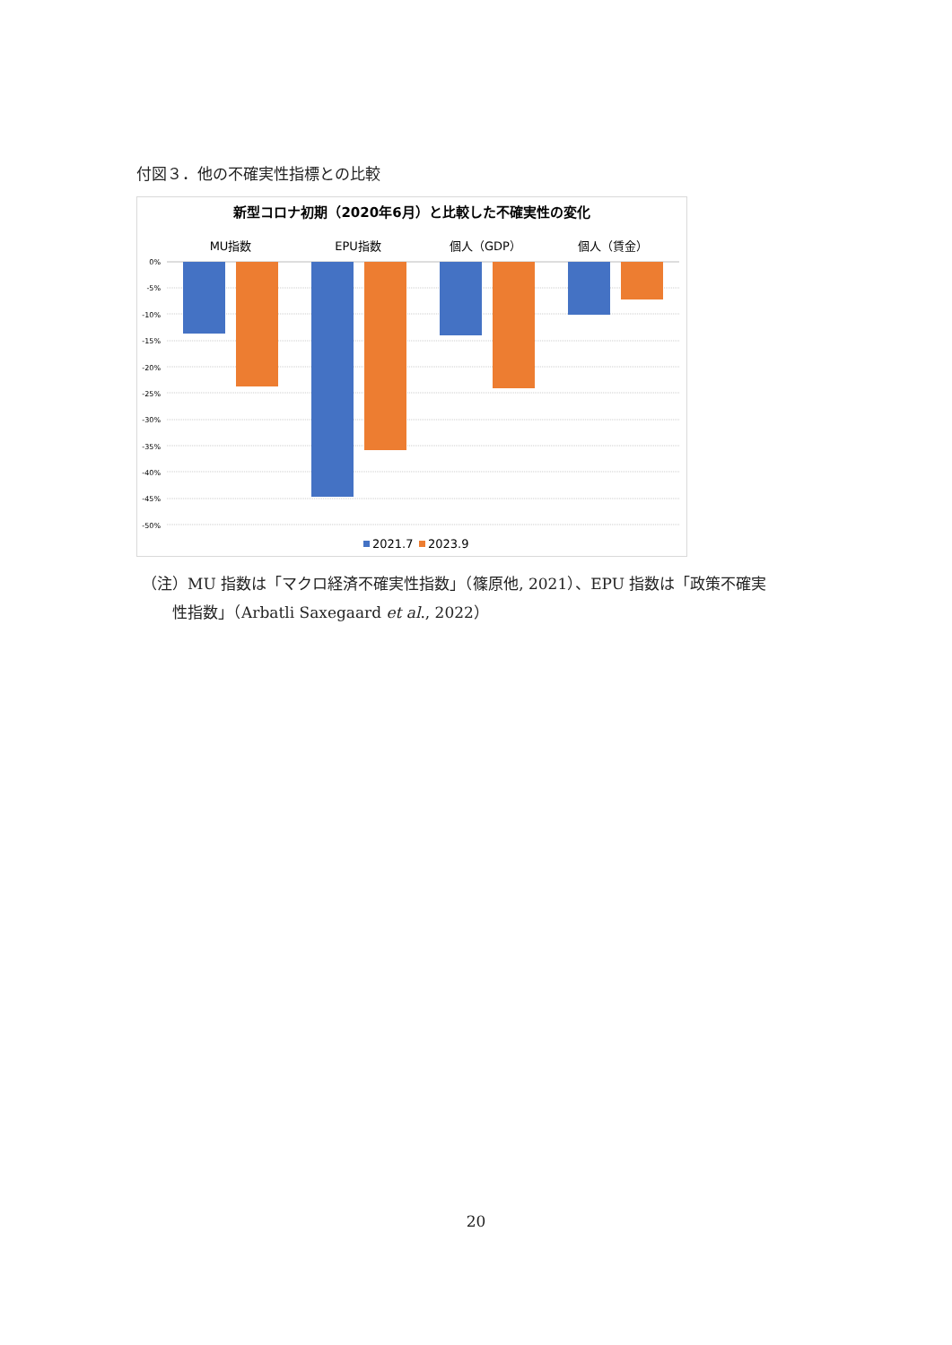付図３．他の不確実性指標との比較
新型コロナ初期（2020年6月）と比較した不確実性の変化
MU指数
EPU指数
個人（GDP）
個人（賃金）
0%
-5%
-10%
-15%
-20%
-25%
-30%
-35%
-40%
-45%
-50%
2021.7
2023.9
（注）MU 指数は「マクロ経済不確実性指数」（篠原他, 2021）、EPU 指数は「政策不確実
　　性指数」（Arbatli Saxegaard et al., 2022）
20